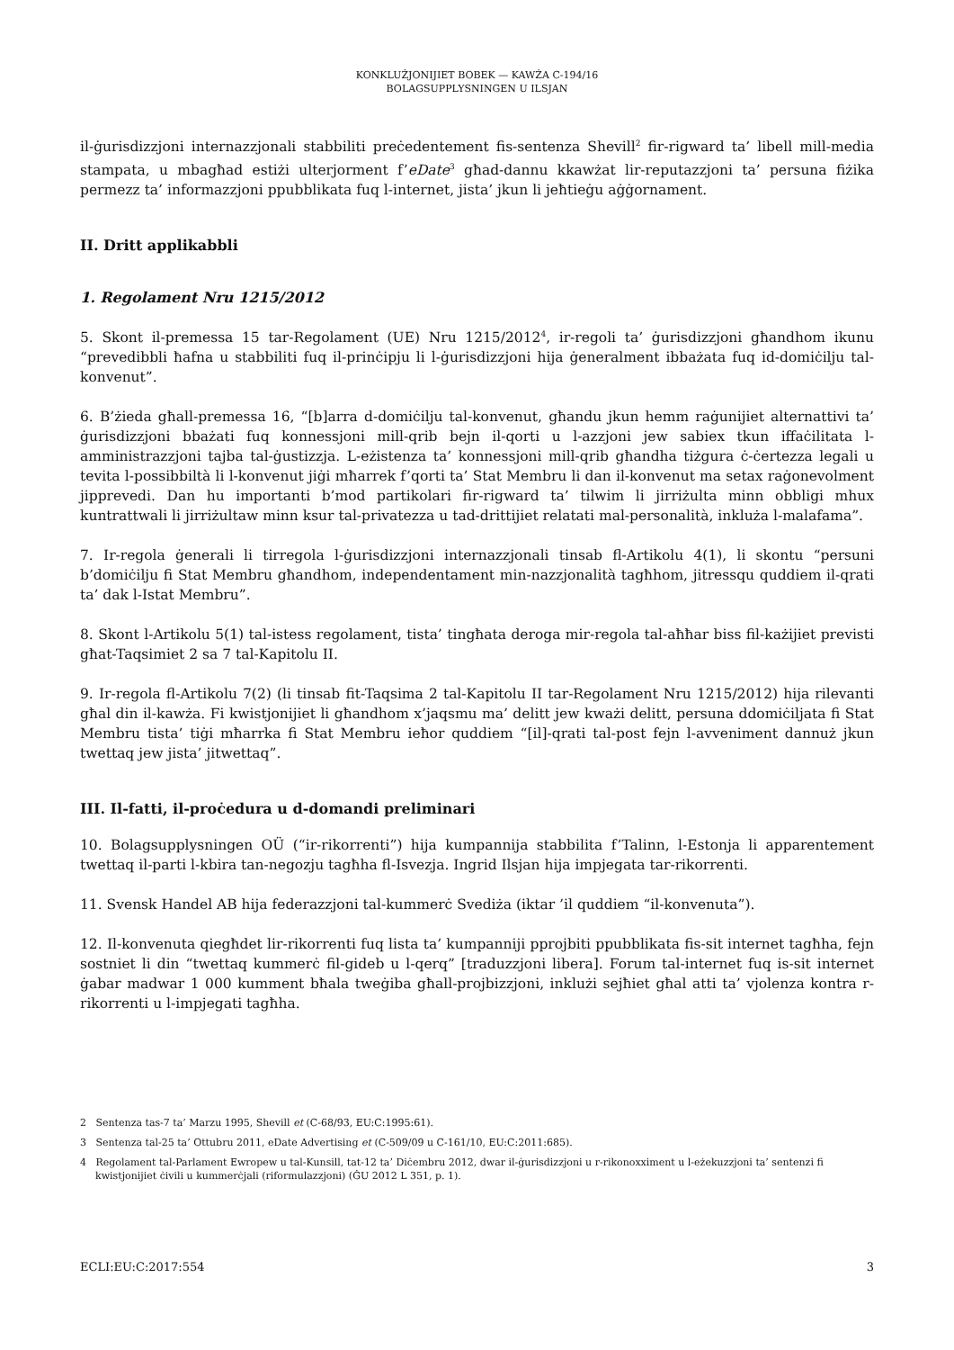KONKLUŻJONIJIET BOBEK — KAWŻA C-194/16
BOLAGSUPPLYSNINGEN U ILSJAN
il-ġurisdizzjoni internazzjonali stabbiliti preċedentement fis-sentenza Shevill<sup>2</sup> fir-rigward ta’ libell mill-media stampata, u mbagħad estiżi ulterjorment f’eDate<sup>3</sup> għad-dannu kkawżat lir-reputazzjoni ta’ persuna fiżika permezz ta’ informazzjoni ppubblikata fuq l-internet, jista’ jkun li jeħtieġu aġġornament.
II. Dritt applikabbli
1. Regolament Nru 1215/2012
5. Skont il-premessa 15 tar-Regolament (UE) Nru 1215/2012<sup>4</sup>, ir-regoli ta’ ġurisdizzjoni għandhom ikunu “prevedibbli ħafna u stabbiliti fuq il-prinċipju li l-ġurisdizzjoni hija ġeneralment ibbażata fuq id-domiċilju tal-konvenut”.
6. B’żieda għall-premessa 16, “[b]arra d-domiċilju tal-konvenut, għandu jkun hemm raġunijiet alternattivi ta’ ġurisdizzjoni bbażati fuq konnessjoni mill-qrib bejn il-qorti u l-azzjoni jew sabiex tkun iffaċilitata l-amministrazzjoni tajba tal-ġustizzja. L-eżistenza ta’ konnessjoni mill-qrib għandha tiżgura ċ-ċertezza legali u tevita l-possibbiltà li l-konvenut jiġi mħarrek f’qorti ta’ Stat Membru li dan il-konvenut ma setax raġonevolment jipprevedi. Dan hu importanti b’mod partikolari fir-rigward ta’ tilwim li jirriżulta minn obbligi mhux kuntrattwali li jirriżultaw minn ksur tal-privatezza u tad-drittijiet relatati mal-personalità, inkluża l-malafama”.
7. Ir-regola ġenerali li tirregola l-ġurisdizzjoni internazzjonali tinsab fl-Artikolu 4(1), li skontu “persuni b’domiċilju fi Stat Membru għandhom, independentament min-nazzjonalità tagħhom, jitressqu quddiem il-qrati ta’ dak l-Istat Membru”.
8. Skont l-Artikolu 5(1) tal-istess regolament, tista’ tingħata deroga mir-regola tal-aħħar biss fil-każijiet previsti għat-Taqsimiet 2 sa 7 tal-Kapitolu II.
9. Ir-regola fl-Artikolu 7(2) (li tinsab fit-Taqsima 2 tal-Kapitolu II tar-Regolament Nru 1215/2012) hija rilevanti għal din il-kawża. Fi kwistjonijiet li għandhom x’jaqsmu ma’ delitt jew kważi delitt, persuna ddomiċiljata fi Stat Membru tista’ tiġi mħarrka fi Stat Membru ieħor quddiem “[il]-qrati tal-post fejn l-avveniment dannuż jkun twettaq jew jista’ jitwettaq”.
III. Il-fatti, il-proċedura u d-domandi preliminari
10. Bolagsupplysningen OÜ (“ir-rikorrenti”) hija kumpannija stabbilita f’Talinn, l-Estonja li apparentement twettaq il-parti l-kbira tan-negozju tagħha fl-Isvezja. Ingrid Ilsjan hija impjegata tar-rikorrenti.
11. Svensk Handel AB hija federazzjoni tal-kummerċ Svediża (iktar ’il quddiem “il-konvenuta”).
12. Il-konvenuta qiegħdet lir-rikorrenti fuq lista ta’ kumpanniji pprojbiti ppubblikata fis-sit internet tagħha, fejn sostniet li din “twettaq kummerċ fil-gideb u l-qerq” [traduzzjoni libera]. Forum tal-internet fuq is-sit internet ġabar madwar 1 000 kumment bħala tweġiba għall-projbizzjoni, inklużi sejħiet għal atti ta’ vjolenza kontra r-rikorrenti u l-impjegati tagħha.
2 Sentenza tas-7 ta’ Marzu 1995, Shevill et (C-68/93, EU:C:1995:61).
3 Sentenza tal-25 ta’ Ottubru 2011, eDate Advertising et (C-509/09 u C-161/10, EU:C:2011:685).
4 Regolament tal-Parlament Ewropew u tal-Kunsill, tat-12 ta’ Diċembru 2012, dwar il-ġurisdizzjoni u r-rikonoxximent u l-eżekuzzjoni ta’ sentenzi fi kwistjonijiet ċivili u kummerċjali (riformulazzjoni) (ĠU 2012 L 351, p. 1).
ECLI:EU:C:2017:554 3